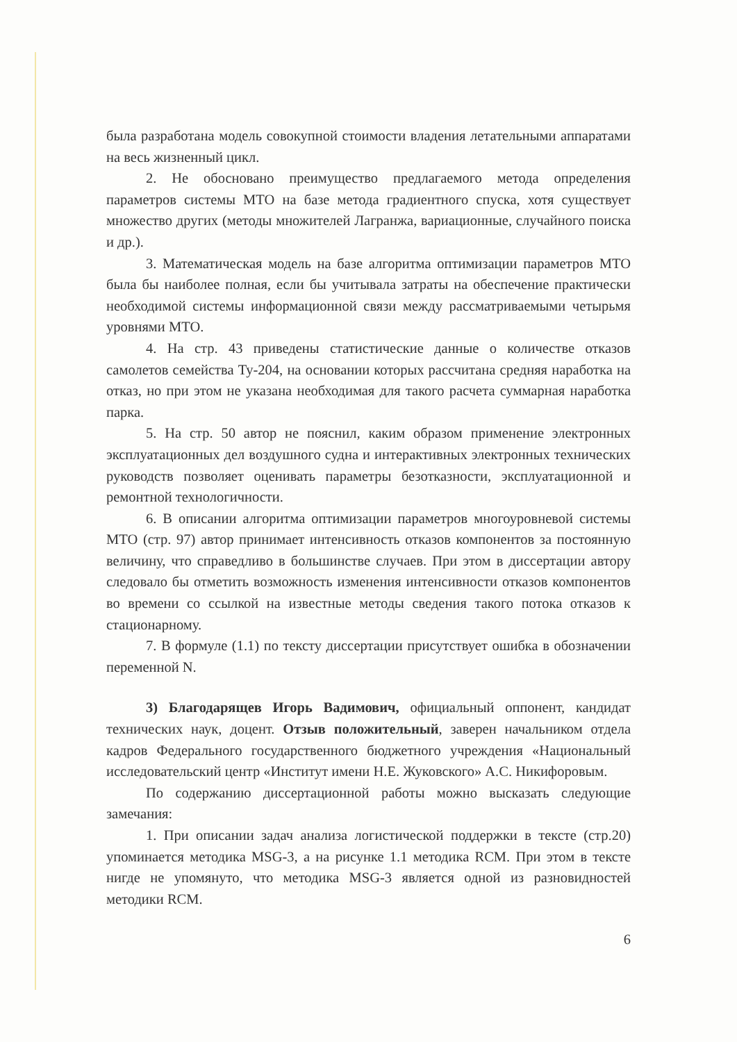была разработана модель совокупной стоимости владения летательными аппаратами на весь жизненный цикл.
2. Не обосновано преимущество предлагаемого метода определения параметров системы МТО на базе метода градиентного спуска, хотя существует множество других (методы множителей Лагранжа, вариационные, случайного поиска и др.).
3. Математическая модель на базе алгоритма оптимизации параметров МТО была бы наиболее полная, если бы учитывала затраты на обеспечение практически необходимой системы информационной связи между рассматриваемыми четырьмя уровнями МТО.
4. На стр. 43 приведены статистические данные о количестве отказов самолетов семейства Ту-204, на основании которых рассчитана средняя наработка на отказ, но при этом не указана необходимая для такого расчета суммарная наработка парка.
5. На стр. 50 автор не пояснил, каким образом применение электронных эксплуатационных дел воздушного судна и интерактивных электронных технических руководств позволяет оценивать параметры безотказности, эксплуатационной и ремонтной технологичности.
6. В описании алгоритма оптимизации параметров многоуровневой системы МТО (стр. 97) автор принимает интенсивность отказов компонентов за постоянную величину, что справедливо в большинстве случаев. При этом в диссертации автору следовало бы отметить возможность изменения интенсивности отказов компонентов во времени со ссылкой на известные методы сведения такого потока отказов к стационарному.
7. В формуле (1.1) по тексту диссертации присутствует ошибка в обозначении переменной N.
3) Благодарящев Игорь Вадимович, официальный оппонент, кандидат технических наук, доцент. Отзыв положительный, заверен начальником отдела кадров Федерального государственного бюджетного учреждения «Национальный исследовательский центр «Институт имени Н.Е. Жуковского» А.С. Никифоровым.
По содержанию диссертационной работы можно высказать следующие замечания:
1. При описании задач анализа логистической поддержки в тексте (стр.20) упоминается методика MSG-3, а на рисунке 1.1 методика RCM. При этом в тексте нигде не упомянуто, что методика MSG-3 является одной из разновидностей методики RCM.
6